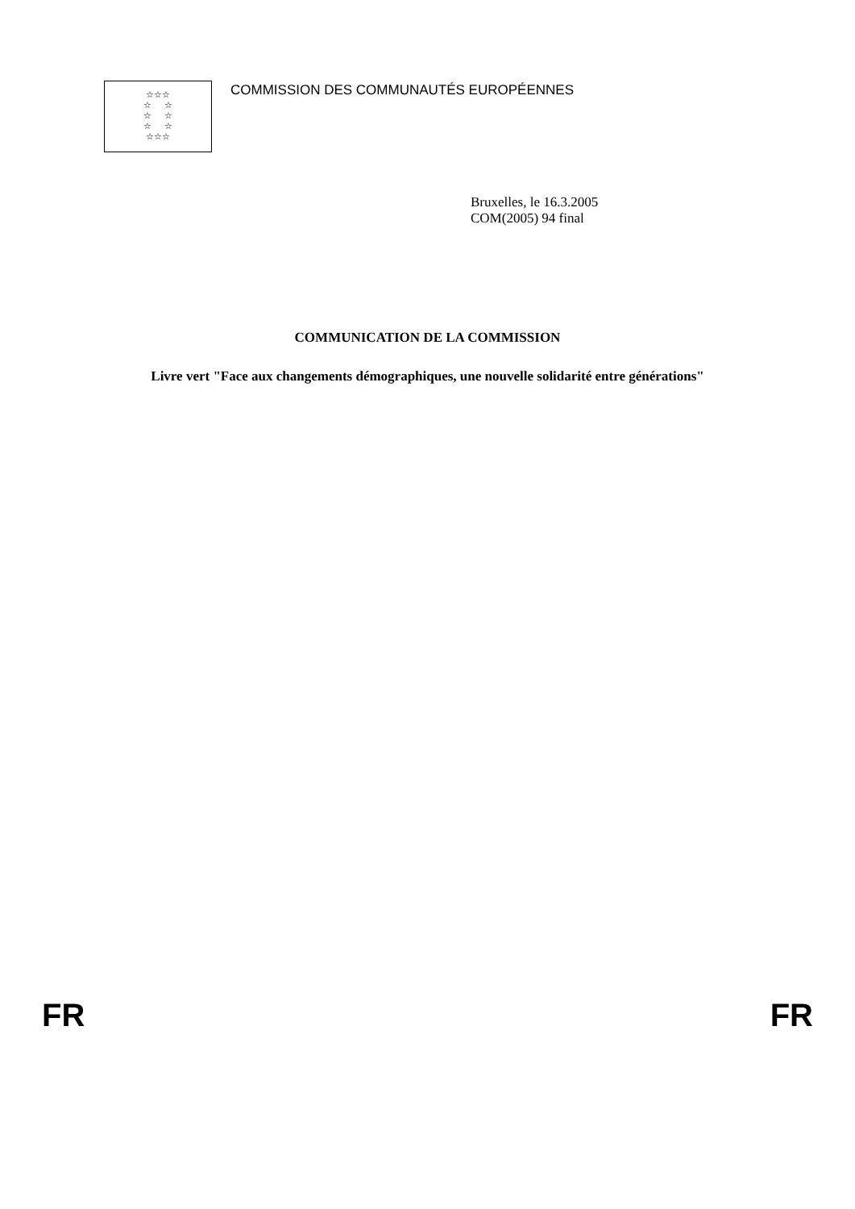☆☆☆
☆ ☆
☆ ☆
☆ ☆
☆☆☆
COMMISSION DES COMMUNAUTÉS EUROPÉENNES
Bruxelles, le 16.3.2005
COM(2005) 94 final
COMMUNICATION DE LA COMMISSION
Livre vert "Face aux changements démographiques, une nouvelle solidarité entre générations"
FR FR